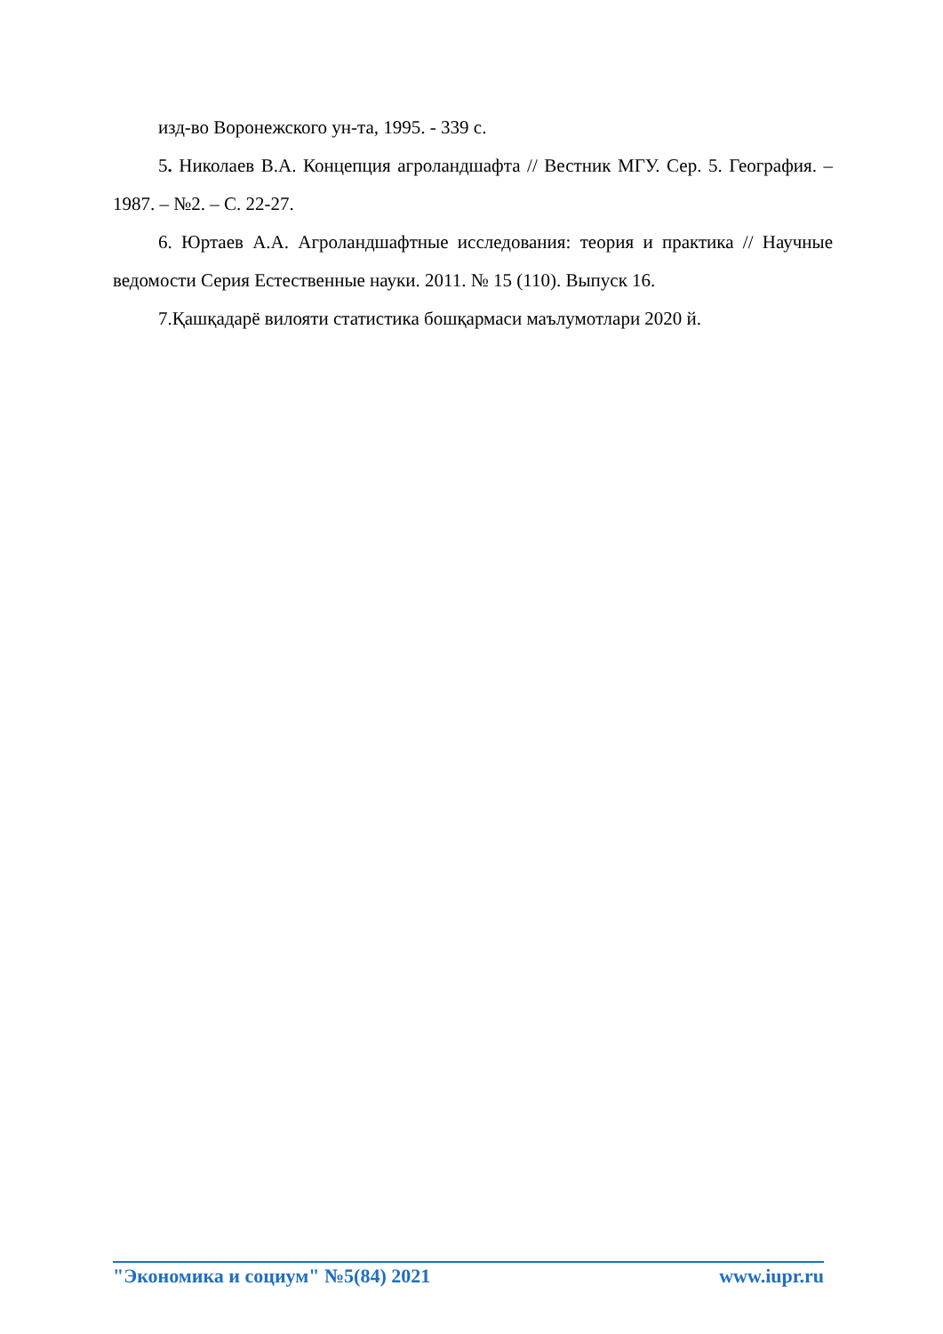изд-во Воронежского ун-та, 1995. - 339 с.
5. Николаев В.А. Концепция агроландшафта // Вестник МГУ. Сер. 5. География. –1987. – №2. – С. 22-27.
6. Юртаев А.А. Агроландшафтные исследования: теория и практика // Научные ведомости Серия Естественные науки. 2011. № 15 (110). Выпуск 16.
7.Қашқадарё вилояти статистика бошқармаси маълумотлари 2020 й.
"Экономика и социум" №5(84) 2021 www.iupr.ru